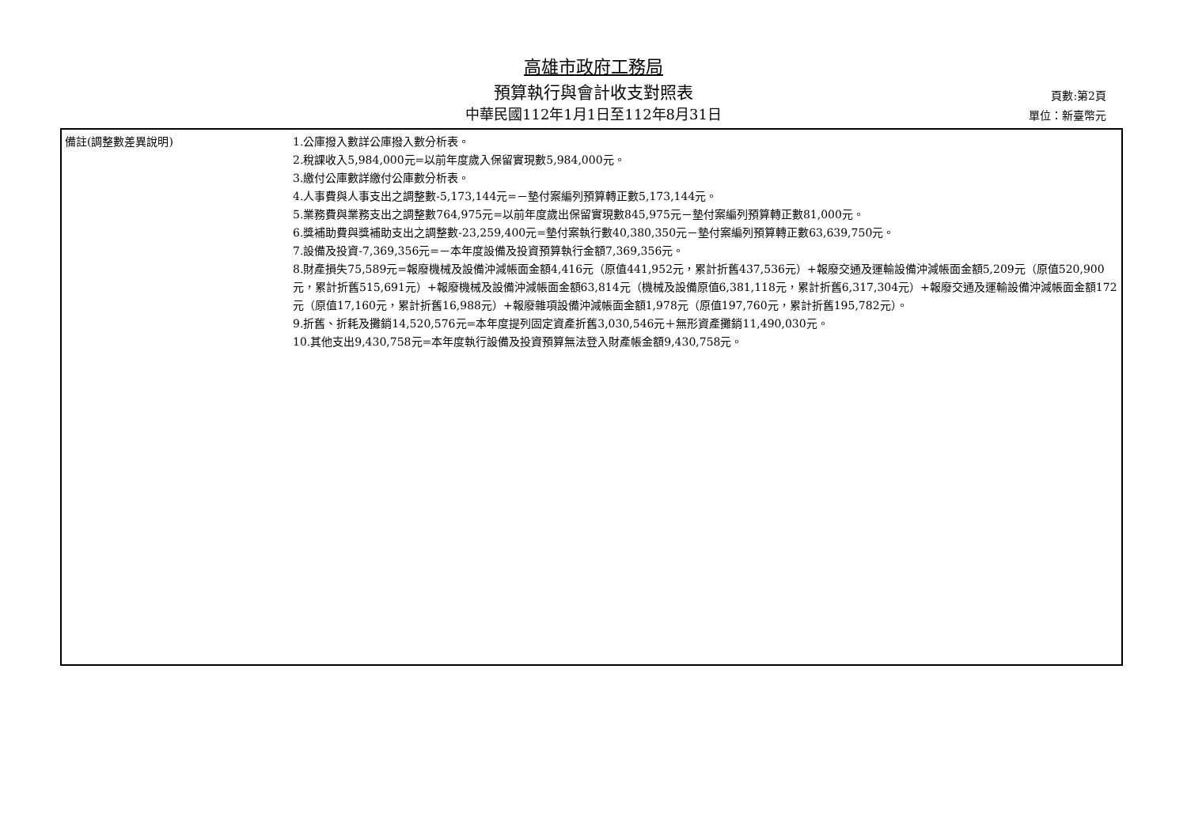高雄市政府工務局
預算執行與會計收支對照表
中華民國112年1月1日至112年8月31日
頁數:第2頁
單位：新臺幣元
| 備註(調整數差異說明) | 1.公庫撥入數詳公庫撥入數分析表。 2.稅課收入5,984,000元=以前年度歲入保留實現數5,984,000元。 3.繳付公庫數詳繳付公庫數分析表。 4.人事費與人事支出之調整數-5,173,144元=－墊付案編列預算轉正數5,173,144元。 5.業務費與業務支出之調整數764,975元=以前年度歲出保留實現數845,975元－墊付案編列預算轉正數81,000元。 6.獎補助費與獎補助支出之調整數-23,259,400元=墊付案執行數40,380,350元－墊付案編列預算轉正數63,639,750元。 7.設備及投資-7,369,356元=－本年度設備及投資預算執行金額7,369,356元。 8.財產損失75,589元=報廢機械及設備沖減帳面金額4,416元（原值441,952元，累計折舊437,536元）+報廢交通及運輸設備沖減帳面金額5,209元（原值520,900元，累計折舊515,691元）+報廢機械及設備沖減帳面金額63,814元（機械及設備原值6,381,118元，累計折舊6,317,304元）+報廢交通及運輸設備沖減帳面金額172元（原值17,160元，累計折舊16,988元）+報廢雜項設備沖減帳面金額1,978元（原值197,760元，累計折舊195,782元）。 9.折舊、折耗及攤銷14,520,576元=本年度提列固定資產折舊3,030,546元＋無形資產攤銷11,490,030元。 10.其他支出9,430,758元=本年度執行設備及投資預算無法登入財產帳金額9,430,758元。 |